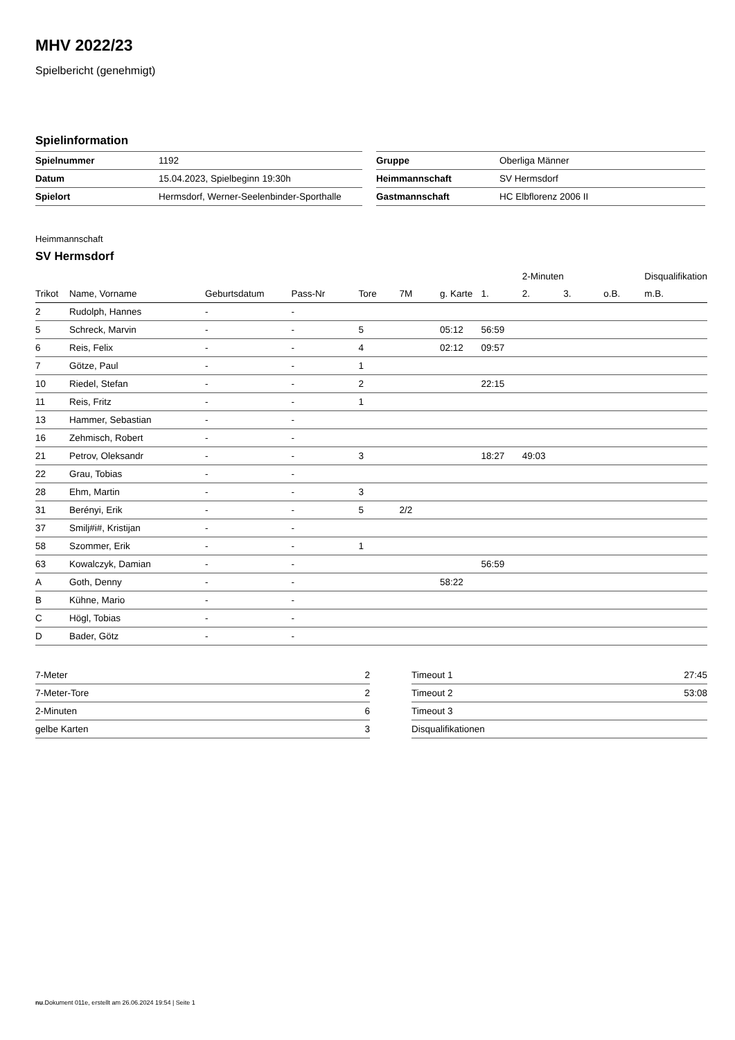MHV 2022/23
Spielbericht (genehmigt)
Spielinformation
| Spielnummer | 1192 |
| Datum | 15.04.2023, Spielbeginn 19:30h |
| Spielort | Hermsdorf, Werner-Seelenbinder-Sporthalle |
| Gruppe | Oberliga Männer |
| Heimmannschaft | SV Hermsdorf |
| Gastmannschaft | HC Elbflorenz 2006 II |
Heimmannschaft
SV Hermsdorf
| | | | | | | | | 2-Minuten | | | Disqualifikation |
| --- | --- | --- | --- | --- | --- | --- | --- | --- | --- | --- | --- |
| Trikot | Name, Vorname | Geburtsdatum | Pass-Nr | Tore | 7M | g. Karte | 1. | 2. | 3. | o.B. | m.B. |
| 2 | Rudolph, Hannes | - | - | | | | | | | | |
| 5 | Schreck, Marvin | - | - | 5 | | 05:12 | 56:59 | | | | |
| 6 | Reis, Felix | - | - | 4 | | 02:12 | 09:57 | | | | |
| 7 | Götze, Paul | - | - | 1 | | | | | | | |
| 10 | Riedel, Stefan | - | - | 2 | | | 22:15 | | | | |
| 11 | Reis, Fritz | - | - | 1 | | | | | | | |
| 13 | Hammer, Sebastian | - | - | | | | | | | | |
| 16 | Zehmisch, Robert | - | - | | | | | | | | |
| 21 | Petrov, Oleksandr | - | - | 3 | | | 18:27 | 49:03 | | | |
| 22 | Grau, Tobias | - | - | | | | | | | | |
| 28 | Ehm, Martin | - | - | 3 | | | | | | | |
| 31 | Berényi, Erik | - | - | 5 | 2/2 | | | | | | |
| 37 | Smilj#i#, Kristijan | - | - | | | | | | | | |
| 58 | Szommer, Erik | - | - | 1 | | | | | | | |
| 63 | Kowalczyk, Damian | - | - | | | | 56:59 | | | | |
| A | Goth, Denny | - | - | | | 58:22 | | | | | |
| B | Kühne, Mario | - | - | | | | | | | | |
| C | Högl, Tobias | - | - | | | | | | | | |
| D | Bader, Götz | - | - | | | | | | | | |
| 7-Meter | 2 |
| 7-Meter-Tore | 2 |
| 2-Minuten | 6 |
| gelbe Karten | 3 |
| Timeout 1 | 27:45 |
| Timeout 2 | 53:08 |
| Timeout 3 | |
| Disqualifikationen | |
nu.Dokument 011e, erstellt am 26.06.2024 19:54 | Seite 1